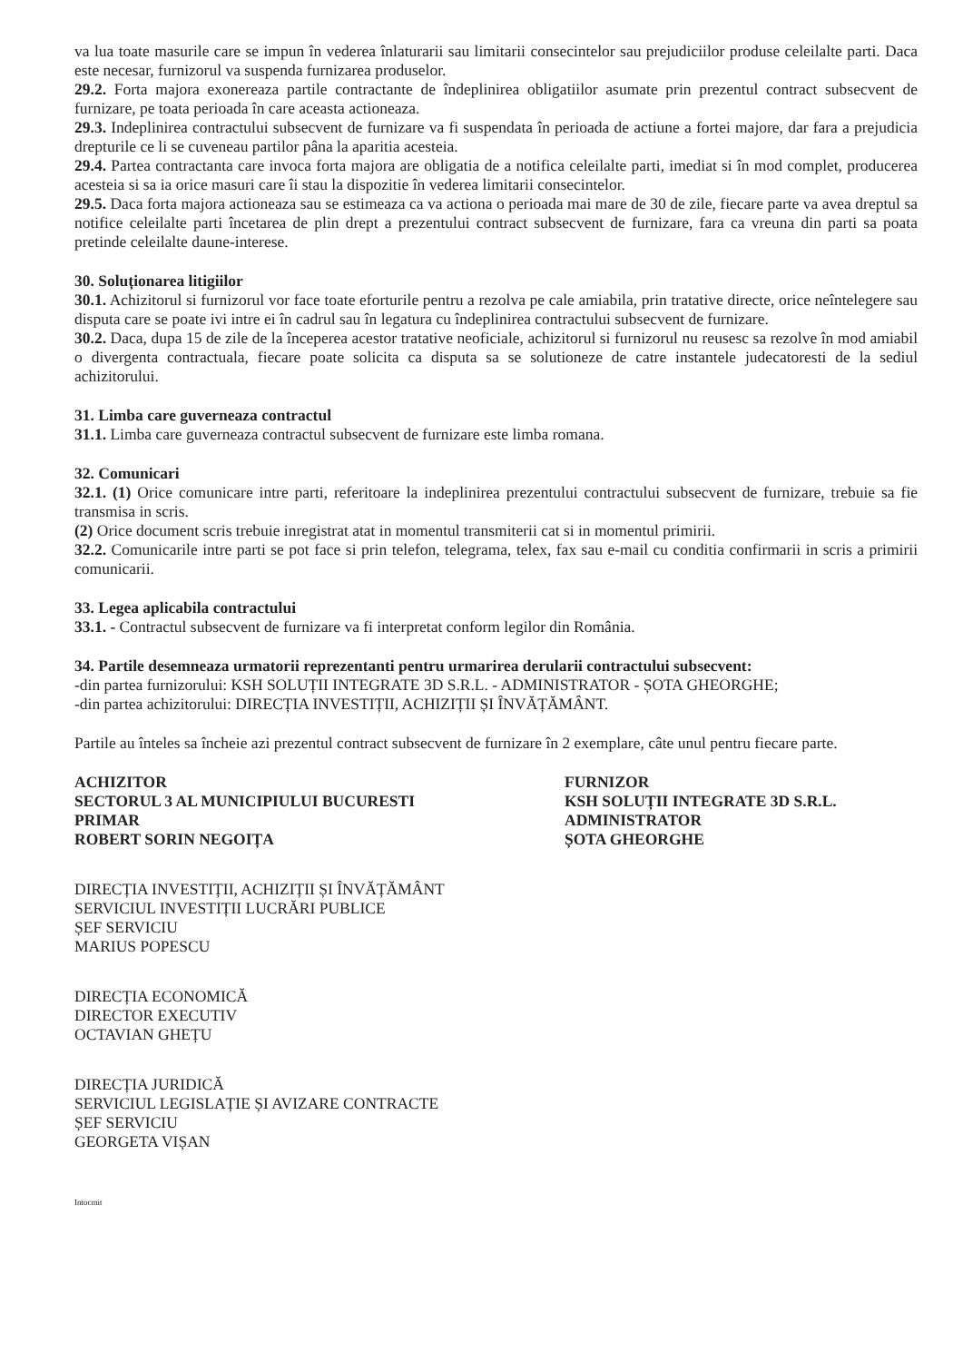va lua toate masurile care se impun în vederea înlaturarii sau limitarii consecintelor sau prejudiciilor produse celeilalte parti. Daca este necesar, furnizorul va suspenda furnizarea produselor.
29.2. Forta majora exonereaza partile contractante de îndeplinirea obligatiilor asumate prin prezentul contract subsecvent de furnizare, pe toata perioada în care aceasta actioneaza.
29.3. Indeplinirea contractului subsecvent de furnizare va fi suspendata în perioada de actiune a fortei majore, dar fara a prejudicia drepturile ce li se cuveneau partilor pâna la aparitia acesteia.
29.4. Partea contractanta care invoca forta majora are obligatia de a notifica celeilalte parti, imediat si în mod complet, producerea acesteia si sa ia orice masuri care îi stau la dispozitie în vederea limitarii consecintelor.
29.5. Daca forta majora actioneaza sau se estimeaza ca va actiona o perioada mai mare de 30 de zile, fiecare parte va avea dreptul sa notifice celeilalte parti încetarea de plin drept a prezentului contract subsecvent de furnizare, fara ca vreuna din parti sa poata pretinde celeilalte daune-interese.
30. Soluționarea litigiilor
30.1. Achizitorul si furnizorul vor face toate eforturile pentru a rezolva pe cale amiabila, prin tratative directe, orice neîntelegere sau disputa care se poate ivi intre ei în cadrul sau în legatura cu îndeplinirea contractului subsecvent de furnizare.
30.2. Daca, dupa 15 de zile de la începerea acestor tratative neoficiale, achizitorul si furnizorul nu reusesc sa rezolve în mod amiabil o divergenta contractuala, fiecare poate solicita ca disputa sa se solutioneze de catre instantele judecatoresti de la sediul achizitorului.
31. Limba care guverneaza contractul
31.1. Limba care guverneaza contractul subsecvent de furnizare este limba romana.
32. Comunicari
32.1. (1) Orice comunicare intre parti, referitoare la indeplinirea prezentului contractului subsecvent de furnizare, trebuie sa fie transmisa in scris.
(2) Orice document scris trebuie inregistrat atat in momentul transmiterii cat si in momentul primirii.
32.2. Comunicarile intre parti se pot face si prin telefon, telegrama, telex, fax sau e-mail cu conditia confirmarii in scris a primirii comunicarii.
33. Legea aplicabila contractului
33.1. - Contractul subsecvent de furnizare va fi interpretat conform legilor din România.
34. Partile desemneaza urmatorii reprezentanti pentru urmarirea derularii contractului subsecvent:
-din partea furnizorului: KSH SOLUȚII INTEGRATE 3D S.R.L. - ADMINISTRATOR - ȘOTA GHEORGHE;
-din partea achizitorului: DIRECȚIA INVESTIȚII, ACHIZIȚII ȘI ÎNVĂȚĂMÂNT.
Partile au înteles sa încheie azi prezentul contract subsecvent de furnizare în 2 exemplare, câte unul pentru fiecare parte.
ACHIZITOR
SECTORUL 3 AL MUNICIPIULUI BUCURESTI
PRIMAR
ROBERT SORIN NEGOIȚA
FURNIZOR
KSH SOLUȚII INTEGRATE 3D S.R.L.
ADMINISTRATOR
ȘOTA GHEORGHE
DIRECȚIA INVESTIȚII, ACHIZIȚII ȘI ÎNVĂȚĂMÂNT
SERVICIUL INVESTIȚII LUCRĂRI PUBLICE
ȘEF SERVICIU
MARIUS POPESCU
DIRECȚIA ECONOMICĂ
DIRECTOR EXECUTIV
OCTAVIAN GHEȚU
DIRECȚIA JURIDICĂ
SERVICIUL LEGISLAȚIE ȘI AVIZARE CONTRACTE
ȘEF SERVICIU
GEORGETA VIȘAN
Intocmit